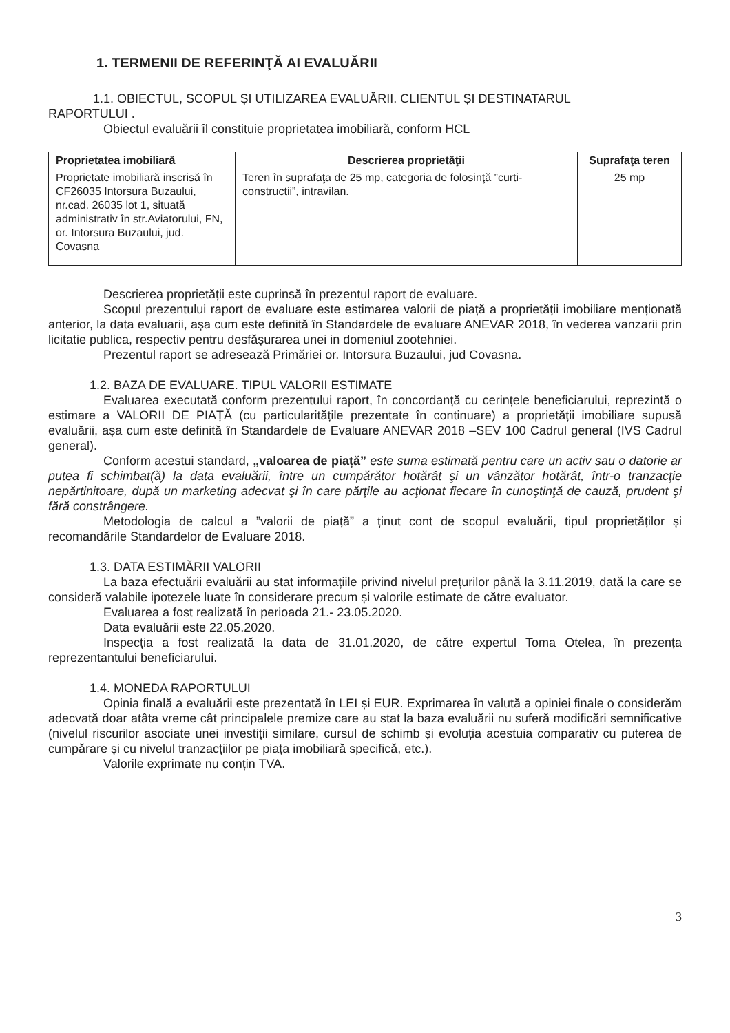1. TERMENII DE REFERINŢĂ AI EVALUĂRII
1.1. OBIECTUL, SCOPUL ȘI UTILIZAREA EVALUĂRII. CLIENTUL ȘI DESTINATARUL
RAPORTULUI .
Obiectul evaluării îl constituie proprietatea imobiliară, conform HCL
| Proprietatea imobiliară | Descrierea proprietăţii | Suprafaţa teren |
| --- | --- | --- |
| Proprietate imobiliară inscrisă în CF26035 Intorsura Buzaului, nr.cad. 26035 lot 1, situată administrativ în str.Aviatorului, FN, or. Intorsura Buzaului, jud. Covasna | Teren în suprafaţa de 25 mp, categoria de folosinţă ”curti-constructii”, intravilan. | 25 mp |
Descrierea proprietății este cuprinsă în prezentul raport de evaluare.
Scopul prezentului raport de evaluare este estimarea valorii de piață a proprietății imobiliare menționată anterior, la data evaluarii, așa cum este definită în Standardele de evaluare ANEVAR 2018, în vederea vanzarii prin licitatie publica, respectiv pentru desfășurarea unei in domeniul zootehniei.
Prezentul raport se adresează Primăriei or. Intorsura Buzaului, jud Covasna.
1.2. BAZA DE EVALUARE. TIPUL VALORII ESTIMATE
Evaluarea executată conform prezentului raport, în concordanță cu cerințele beneficiarului, reprezintă o estimare a VALORII DE PIAȚĂ (cu particularitățile prezentate în continuare) a proprietății imobiliare supusă evaluării, așa cum este definită în Standardele de Evaluare ANEVAR 2018 –SEV 100 Cadrul general (IVS Cadrul general).
Conform acestui standard, „valoarea de piață” este suma estimată pentru care un activ sau o datorie ar putea fi schimbat(ă) la data evaluării, între un cumpărător hotărât şi un vânzător hotărât, într-o tranzacţie nepărtinitoare, după un marketing adecvat şi în care părţile au acţionat fiecare în cunoştinţă de cauză, prudent şi fără constrângere.
Metodologia de calcul a ”valorii de piață” a ținut cont de scopul evaluării, tipul proprietăților și recomandările Standardelor de Evaluare 2018.
1.3. DATA ESTIMĂRII VALORII
La baza efectuării evaluării au stat informațiile privind nivelul prețurilor până la 3.11.2019, dată la care se consideră valabile ipotezele luate în considerare precum și valorile estimate de către evaluator.
Evaluarea a fost realizată în perioada 21.- 23.05.2020.
Data evaluării este 22.05.2020.
Inspecția a fost realizată la data de 31.01.2020, de către expertul Toma Otelea, în prezența reprezentantului beneficiarului.
1.4. MONEDA RAPORTULUI
Opinia finală a evaluării este prezentată în LEI și EUR. Exprimarea în valută a opiniei finale o considerăm adecvată doar atâta vreme cât principalele premize care au stat la baza evaluării nu suferă modificări semnificative (nivelul riscurilor asociate unei investiții similare, cursul de schimb și evoluția acestuia comparativ cu puterea de cumpărare și cu nivelul tranzacțiilor pe piața imobiliară specifică, etc.).
Valorile exprimate nu conțin TVA.
3